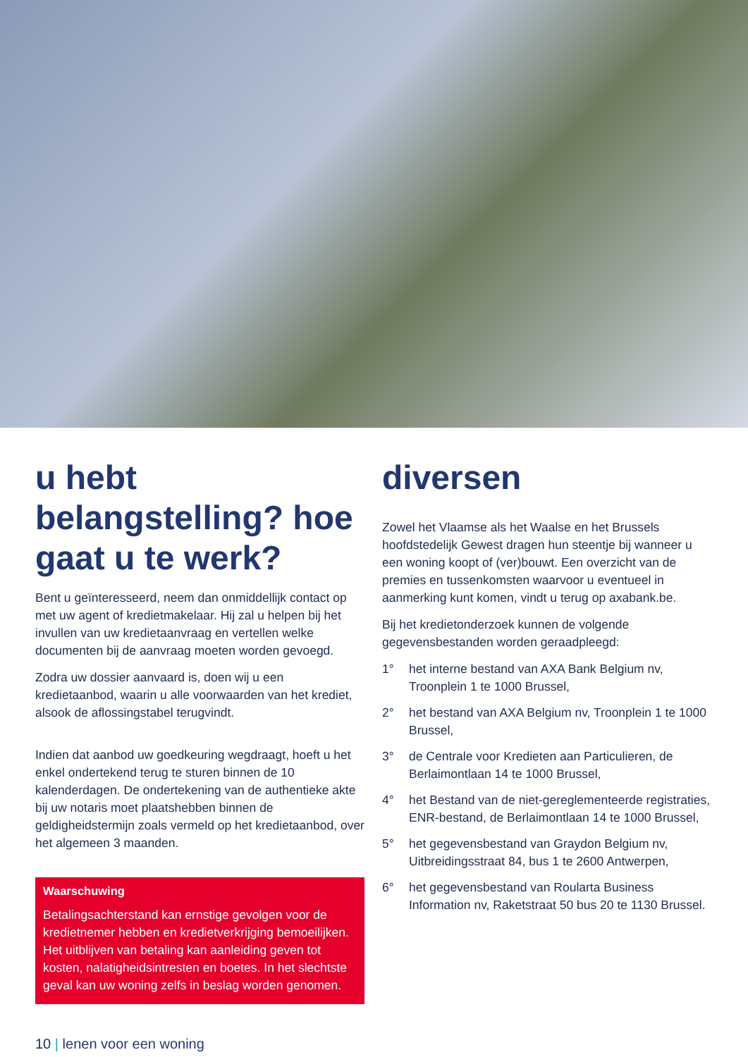u hebt belangstelling? hoe gaat u te werk?
Bent u geïnteresseerd, neem dan onmiddellijk contact op met uw agent of kredietmakelaar. Hij zal u helpen bij het invullen van uw kredietaanvraag en vertellen welke documenten bij de aanvraag moeten worden gevoegd.
Zodra uw dossier aanvaard is, doen wij u een kredietaanbod, waarin u alle voorwaarden van het krediet, alsook de aflossingstabel terugvindt.
Indien dat aanbod uw goedkeuring wegdraagt, hoeft u het enkel ondertekend terug te sturen binnen de 10 kalenderdagen. De ondertekening van de authentieke akte bij uw notaris moet plaatshebben binnen de geldigheidstermijn zoals vermeld op het kredietaanbod, over het algemeen 3 maanden.
Waarschuwing
Betalingsachterstand kan ernstige gevolgen voor de kredietnemer hebben en kredietverkrijging bemoeilijken. Het uitblijven van betaling kan aanleiding geven tot kosten, nalatigheidsintresten en boetes. In het slechtste geval kan uw woning zelfs in beslag worden genomen.
diversen
Zowel het Vlaamse als het Waalse en het Brussels hoofdstedelijk Gewest dragen hun steentje bij wanneer u een woning koopt of (ver)bouwt. Een overzicht van de premies en tussenkomsten waarvoor u eventueel in aanmerking kunt komen, vindt u terug op axabank.be.
Bij het kredietonderzoek kunnen de volgende gegevensbestanden worden geraadpleegd:
1° het interne bestand van AXA Bank Belgium nv, Troonplein 1 te 1000 Brussel,
2° het bestand van AXA Belgium nv, Troonplein 1 te 1000 Brussel,
3° de Centrale voor Kredieten aan Particulieren, de Berlaimontlaan 14 te 1000 Brussel,
4° het Bestand van de niet-gereglementeerde registraties, ENR-bestand, de Berlaimontlaan 14 te 1000 Brussel,
5° het gegevensbestand van Graydon Belgium nv, Uitbreidingsstraat 84, bus 1 te 2600 Antwerpen,
6° het gegevensbestand van Roularta Business Information nv, Raketstraat 50 bus 20 te 1130 Brussel.
10 | lenen voor een woning